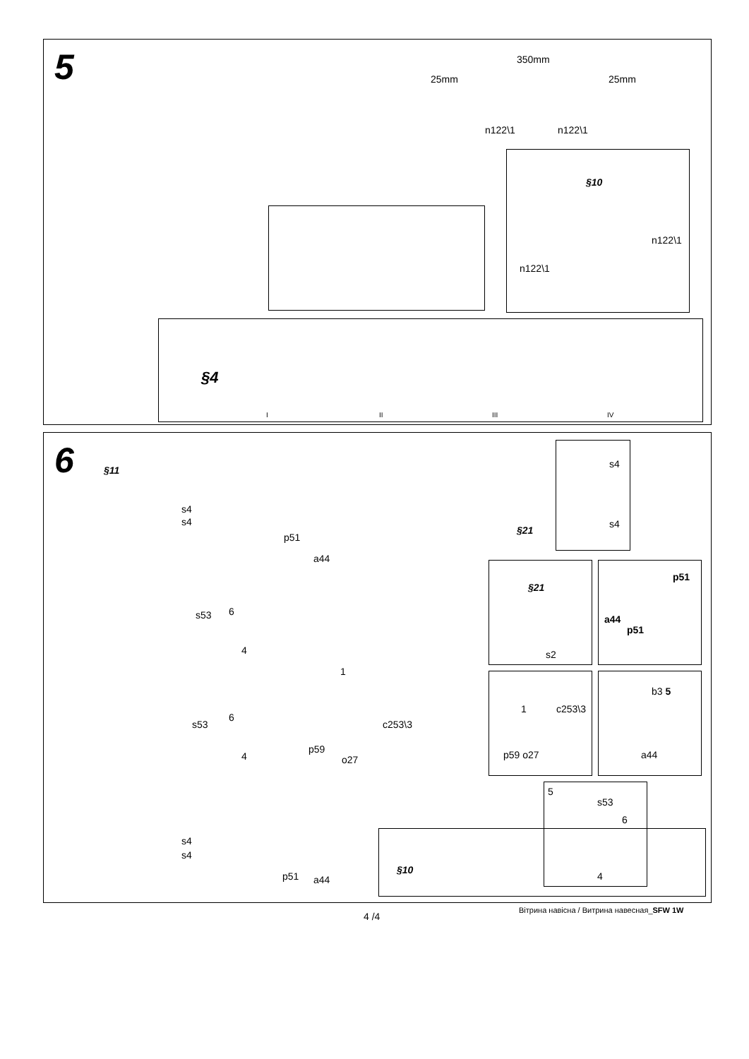5 350mm
25mm 25mm
n122\1 n122\1
§10
n122\1
n122\1
§4
I II III IV
6 §11
s4
s4
p51
a44
s53 6
4
1
s53
6
4
c253\3
p59
o27
s4
s4
p51 a44
§21
s4
s4
§21
s2
p51
a44
p51
1 c253\3
p59 o27
b3 5
a44
5
s53
6
4
§10
4 /4
Вітрина навісна / Витрина навесная_SFW 1W